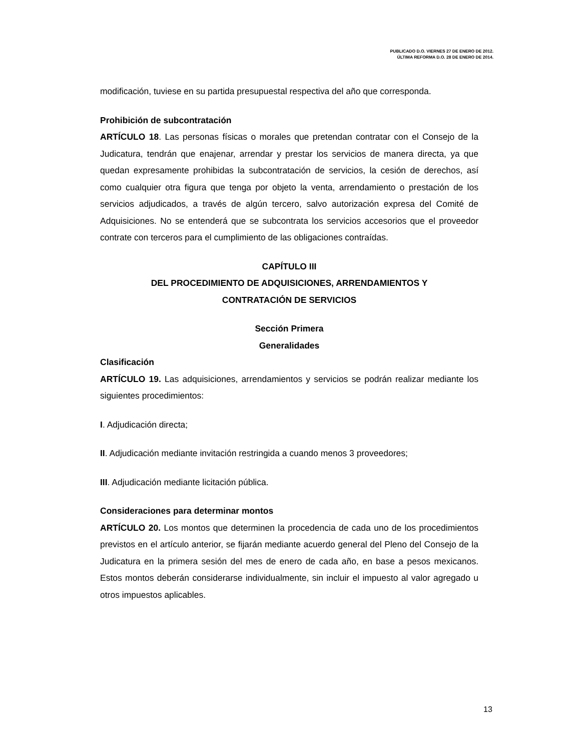PUBLICADO D.O. VIERNES 27 DE ENERO DE 2012.
ÚLTIMA REFORMA D.O. 28 DE ENERO DE 2014.
modificación, tuviese en su partida presupuestal respectiva del año que corresponda.
Prohibición de subcontratación
ARTÍCULO 18. Las personas físicas o morales que pretendan contratar con el Consejo de la Judicatura, tendrán que enajenar, arrendar y prestar los servicios de manera directa, ya que quedan expresamente prohibidas la subcontratación de servicios, la cesión de derechos, así como cualquier otra figura que tenga por objeto la venta, arrendamiento o prestación de los servicios adjudicados, a través de algún tercero, salvo autorización expresa del Comité de Adquisiciones. No se entenderá que se subcontrata los servicios accesorios que el proveedor contrate con terceros para el cumplimiento de las obligaciones contraídas.
CAPÍTULO III
DEL PROCEDIMIENTO DE ADQUISICIONES, ARRENDAMIENTOS Y
CONTRATACIÓN DE SERVICIOS
Sección Primera
Generalidades
Clasificación
ARTÍCULO 19. Las adquisiciones, arrendamientos y servicios se podrán realizar mediante los siguientes procedimientos:
I. Adjudicación directa;
II. Adjudicación mediante invitación restringida a cuando menos 3 proveedores;
III. Adjudicación mediante licitación pública.
Consideraciones para determinar montos
ARTÍCULO 20. Los montos que determinen la procedencia de cada uno de los procedimientos previstos en el artículo anterior, se fijarán mediante acuerdo general del Pleno del Consejo de la Judicatura en la primera sesión del mes de enero de cada año, en base a pesos mexicanos. Estos montos deberán considerarse individualmente, sin incluir el impuesto al valor agregado u otros impuestos aplicables.
13